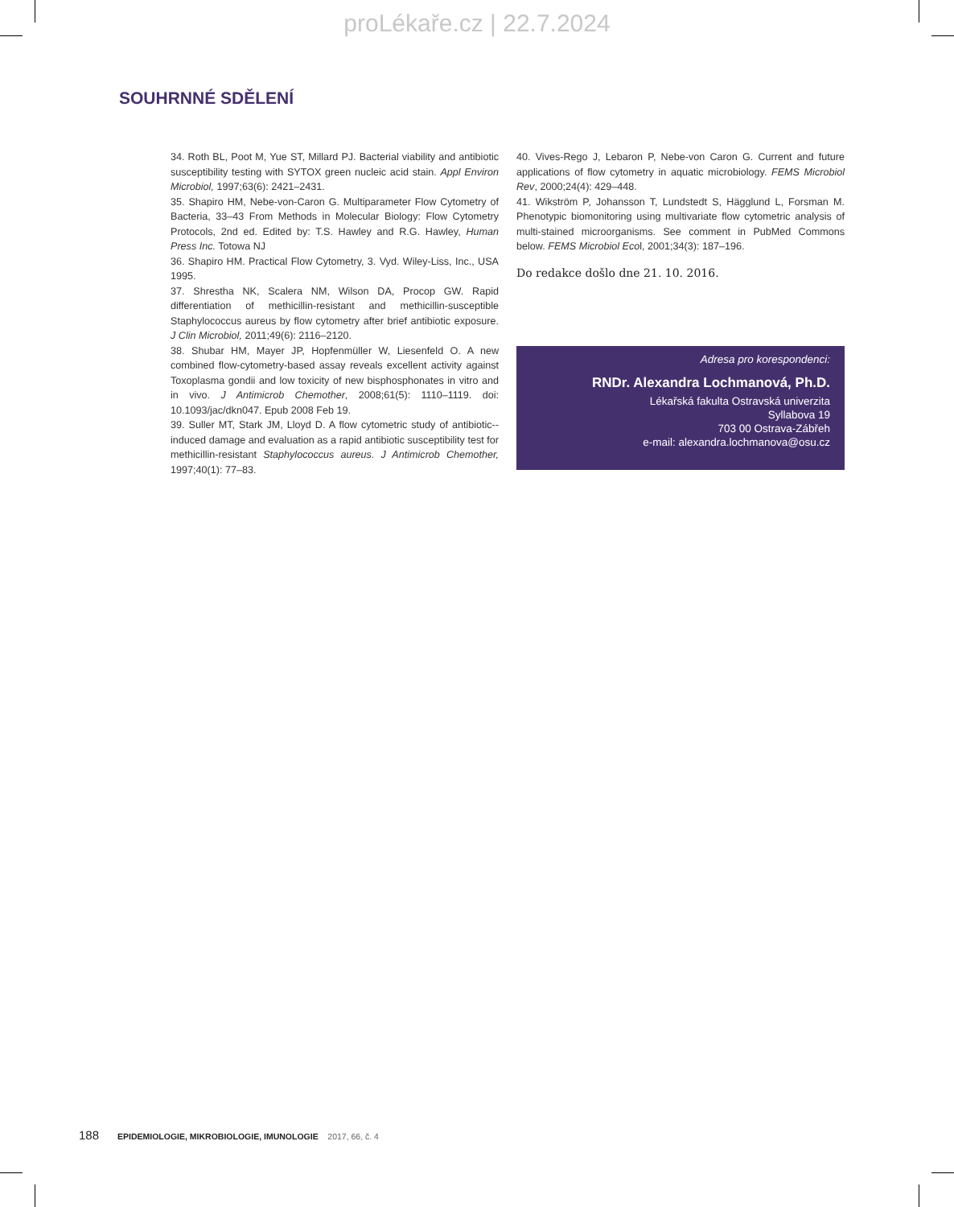proLékaře.cz | 22.7.2024
SOUHRNNÉ SDĚLENÍ
34. Roth BL, Poot M, Yue ST, Millard PJ. Bacterial viability and antibiotic susceptibility testing with SYTOX green nucleic acid stain. Appl Environ Microbiol, 1997;63(6): 2421–2431.
35. Shapiro HM, Nebe-von-Caron G. Multiparameter Flow Cytometry of Bacteria, 33–43 From Methods in Molecular Biology: Flow Cytometry Protocols, 2nd ed. Edited by: T.S. Hawley and R.G. Hawley, Human Press Inc. Totowa NJ
36. Shapiro HM. Practical Flow Cytometry, 3. Vyd. Wiley-Liss, Inc., USA 1995.
37. Shrestha NK, Scalera NM, Wilson DA, Procop GW. Rapid differentiation of methicillin-resistant and methicillin-susceptible Staphylococcus aureus by flow cytometry after brief antibiotic exposure. J Clin Microbiol, 2011;49(6): 2116–2120.
38. Shubar HM, Mayer JP, Hopfenmüller W, Liesenfeld O. A new combined flow-cytometry-based assay reveals excellent activity against Toxoplasma gondii and low toxicity of new bisphosphonates in vitro and in vivo. J Antimicrob Chemother, 2008;61(5): 1110–1119. doi: 10.1093/jac/dkn047. Epub 2008 Feb 19.
39. Suller MT, Stark JM, Lloyd D. A flow cytometric study of antibiotic--induced damage and evaluation as a rapid antibiotic susceptibility test for methicillin-resistant Staphylococcus aureus. J Antimicrob Chemother, 1997;40(1): 77–83.
40. Vives-Rego J, Lebaron P, Nebe-von Caron G. Current and future applications of flow cytometry in aquatic microbiology. FEMS Microbiol Rev, 2000;24(4): 429–448.
41. Wikström P, Johansson T, Lundstedt S, Hägglund L, Forsman M. Phenotypic biomonitoring using multivariate flow cytometric analysis of multi-stained microorganisms. See comment in PubMed Commons below. FEMS Microbiol Ecol, 2001;34(3): 187–196.
Do redakce došlo dne 21. 10. 2016.
Adresa pro korespondenci:
RNDr. Alexandra Lochmanová, Ph.D.
Lékařská fakulta Ostravská univerzita
Syllabova 19
703 00 Ostrava-Zábřeh
e-mail: alexandra.lochmanova@osu.cz
188 EPIDEMIOLOGIE, MIKROBIOLOGIE, IMUNOLOGIE 2017, 66, č. 4